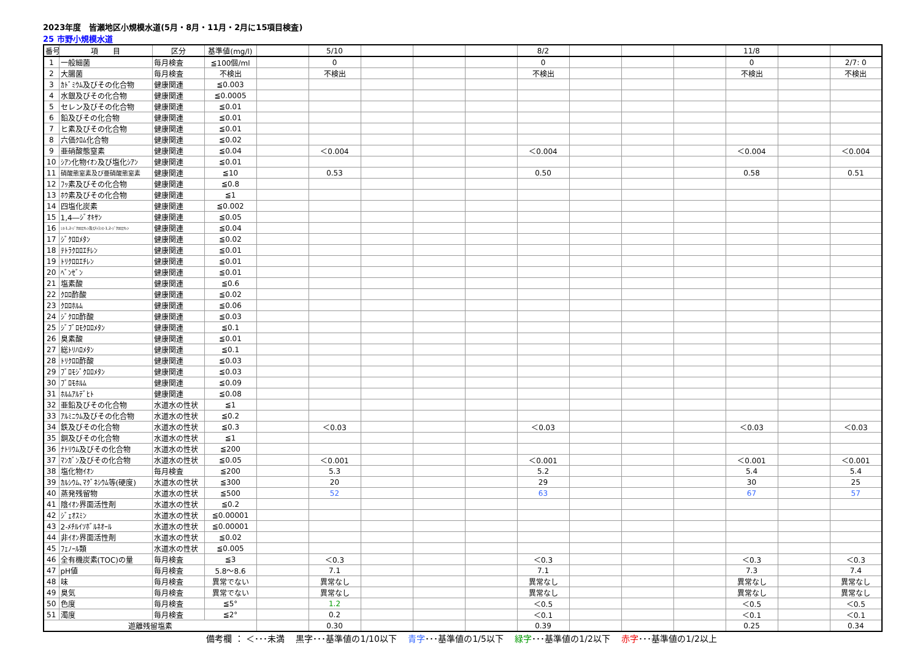2023年度　皆瀬地区小規模水道(5月・8月・11月・2月に15項目検査)
25 市野小規模水道
| 番号 | 項 目 | 区分 | 基準値(mg/l) | | 5/10 | | | | 8/2 | | | | 11/8 | | |
| --- | --- | --- | --- | --- | --- | --- | --- | --- | --- | --- | --- | --- | --- | --- | --- |
| 1 | 一般細菌 | 毎月検査 | ≦100個/ml | | 0 | | | | 0 | | | | 0 | | 2/7: 0 |
| 2 | 大腸菌 | 毎月検査 | 不検出 | | 不検出 | | | | 不検出 | | | | 不検出 | | 不検出 |
| 3 | ｶﾄﾞﾐｳﾑ及びその化合物 | 健康関連 | ≦0.003 | | | | | | | | | | | | |
| 4 | 水銀及びその化合物 | 健康関連 | ≦0.0005 | | | | | | | | | | | | |
| 5 | セレン及びその化合物 | 健康関連 | ≦0.01 | | | | | | | | | | | | |
| 6 | 鉛及びその化合物 | 健康関連 | ≦0.01 | | | | | | | | | | | | |
| 7 | ヒ素及びその化合物 | 健康関連 | ≦0.01 | | | | | | | | | | | | |
| 8 | 六価ｸﾛﾑ化合物 | 健康関連 | ≦0.02 | | | | | | | | | | | | |
| 9 | 亜硝酸態窒素 | 健康関連 | ≦0.04 | | ＜0.004 | | | | ＜0.004 | | | | ＜0.004 | | ＜0.004 |
| 10 | ｼｱﾝ化物ｲｵﾝ及び塩化ｼｱﾝ | 健康関連 | ≦0.01 | | | | | | | | | | | | |
| 11 | 硝酸態窒素及び亜硝酸態窒素 | 健康関連 | ≦10 | | 0.53 | | | | 0.50 | | | | 0.58 | | 0.51 |
| 12 | ﾌｯ素及びその化合物 | 健康関連 | ≦0.8 | | | | | | | | | | | | |
| 13 | ﾎｳ素及びその化合物 | 健康関連 | ≦1 | | | | | | | | | | | | |
| 14 | 四塩化炭素 | 健康関連 | ≦0.002 | | | | | | | | | | | | |
| 15 | 1,4―ｼﾞｵｷｻﾝ | 健康関連 | ≦0.05 | | | | | | | | | | | | |
| 16 | ｼｽ-1,2-ｼﾞｸﾛﾛｴﾁﾚﾝ及びﾄﾗﾝｽ-1,2-ｼﾞｸﾛﾛｴﾁﾚﾝ | 健康関連 | ≦0.04 | | | | | | | | | | | | |
| 17 | ｼﾞｸﾛﾛﾒﾀﾝ | 健康関連 | ≦0.02 | | | | | | | | | | | | |
| 18 | ﾃﾄﾗｸﾛﾛｴﾁﾚﾝ | 健康関連 | ≦0.01 | | | | | | | | | | | | |
| 19 | ﾄﾘｸﾛﾛｴﾁﾚﾝ | 健康関連 | ≦0.01 | | | | | | | | | | | | |
| 20 | ﾍﾞﾝｾﾞﾝ | 健康関連 | ≦0.01 | | | | | | | | | | | | |
| 21 | 塩素酸 | 健康関連 | ≦0.6 | | | | | | | | | | | | |
| 22 | ｸﾛﾛ酢酸 | 健康関連 | ≦0.02 | | | | | | | | | | | | |
| 23 | ｸﾛﾛﾎﾙﾑ | 健康関連 | ≦0.06 | | | | | | | | | | | | |
| 24 | ｼﾞｸﾛﾛ酢酸 | 健康関連 | ≦0.03 | | | | | | | | | | | | |
| 25 | ｼﾞﾌﾞﾛﾓｸﾛﾛﾒﾀﾝ | 健康関連 | ≦0.1 | | | | | | | | | | | | |
| 26 | 臭素酸 | 健康関連 | ≦0.01 | | | | | | | | | | | | |
| 27 | 総ﾄﾘﾊﾛﾒﾀﾝ | 健康関連 | ≦0.1 | | | | | | | | | | | | |
| 28 | ﾄﾘｸﾛﾛ酢酸 | 健康関連 | ≦0.03 | | | | | | | | | | | | |
| 29 | ﾌﾞﾛﾓｼﾞｸﾛﾛﾒﾀﾝ | 健康関連 | ≦0.03 | | | | | | | | | | | | |
| 30 | ﾌﾞﾛﾓﾎﾙﾑ | 健康関連 | ≦0.09 | | | | | | | | | | | | |
| 31 | ﾎﾙﾑｱﾙﾃﾞﾋﾄ | 健康関連 | ≦0.08 | | | | | | | | | | | | |
| 32 | 亜鉛及びその化合物 | 水道水の性状 | ≦1 | | | | | | | | | | | | |
| 33 | ｱﾙﾐﾆｳﾑ及びその化合物 | 水道水の性状 | ≦0.2 | | | | | | | | | | | | |
| 34 | 鉄及びその化合物 | 水道水の性状 | ≦0.3 | | ＜0.03 | | | | ＜0.03 | | | | ＜0.03 | | ＜0.03 |
| 35 | 銅及びその化合物 | 水道水の性状 | ≦1 | | | | | | | | | | | | |
| 36 | ﾅﾄﾘｳﾑ及びその化合物 | 水道水の性状 | ≦200 | | | | | | | | | | | | |
| 37 | ﾏﾝｶﾞﾝ及びその化合物 | 水道水の性状 | ≦0.05 | | ＜0.001 | | | | ＜0.001 | | | | ＜0.001 | | ＜0.001 |
| 38 | 塩化物ｲｵﾝ | 毎月検査 | ≦200 | | 5.3 | | | | 5.2 | | | | 5.4 | | 5.4 |
| 39 | ｶﾙｼｳﾑ､ﾏｸﾞﾈｼｳﾑ等(硬度) | 水道水の性状 | ≦300 | | 20 | | | | 29 | | | | 30 | | 25 |
| 40 | 蒸発残留物 | 水道水の性状 | ≦500 | | 52 | | | | 63 | | | | 67 | | 57 |
| 41 | 陰ｲｵﾝ界面活性剤 | 水道水の性状 | ≦0.2 | | | | | | | | | | | | |
| 42 | ｼﾞｪｵｽﾐﾝ | 水道水の性状 | ≦0.00001 | | | | | | | | | | | | |
| 43 | 2-ﾒﾁﾙｲｿﾎﾞﾙﾈｵｰﾙ | 水道水の性状 | ≦0.00001 | | | | | | | | | | | | |
| 44 | 非ｲｵﾝ界面活性剤 | 水道水の性状 | ≦0.02 | | | | | | | | | | | | |
| 45 | ﾌｪﾉｰﾙ類 | 水道水の性状 | ≦0.005 | | | | | | | | | | | | |
| 46 | 全有機炭素(TOC)の量 | 毎月検査 | ≦3 | | ＜0.3 | | | | ＜0.3 | | | | ＜0.3 | | ＜0.3 |
| 47 | pH値 | 毎月検査 | 5.8～8.6 | | 7.1 | | | | 7.1 | | | | 7.3 | | 7.4 |
| 48 | 味 | 毎月検査 | 異常でない | | 異常なし | | | | 異常なし | | | | 異常なし | | 異常なし |
| 49 | 臭気 | 毎月検査 | 異常でない | | 異常なし | | | | 異常なし | | | | 異常なし | | 異常なし |
| 50 | 色度 | 毎月検査 | ≦5° | | 1.2 | | | | ＜0.5 | | | | ＜0.5 | | ＜0.5 |
| 51 | 濁度 | 毎月検査 | ≦2° | | 0.2 | | | | ＜0.1 | | | | ＜0.1 | | ＜0.1 |
| 遊離残留塩素 | | | | | 0.30 | | | | 0.39 | | | | 0.25 | | 0.34 |
備考欄 ： ＜･･･未満　 黒字･･･基準値の1/10以下　 青字･･･基準値の1/5以下　 緑字･･･基準値の1/2以下　 赤字･･･基準値の1/2以上